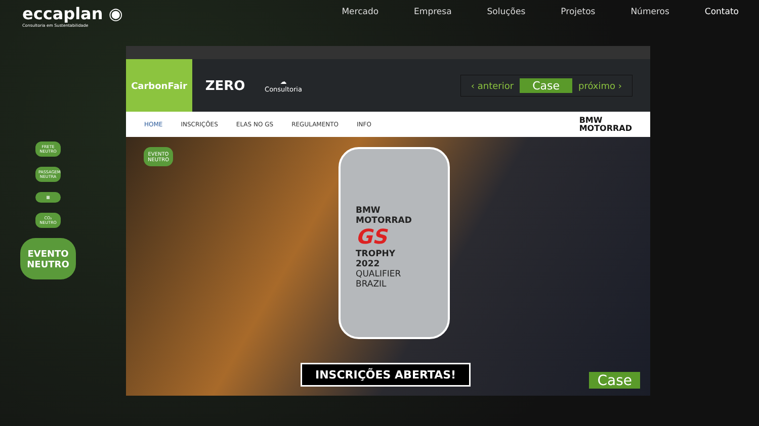eccaplan ◉
Consultoria em Sustentabilidade
Mercado Empresa Soluções Projetos Números Contato
FRETE NEUTRO
PASSAGEM NEUTRA
▦
CO₂ NEUTRO
EVENTO NEUTRO
CarbonFair
ZERO
☁
Consultoria
‹ anterior Case próximo ›
HOME INSCRIÇÕES ELAS NO GS REGULAMENTO INFO BMW
MOTORRAD
EVENTO
NEUTRO
BMW
MOTORRAD
GS
TROPHY
2022
QUALIFIER
BRAZIL
INSCRIÇÕES ABERTAS! Case